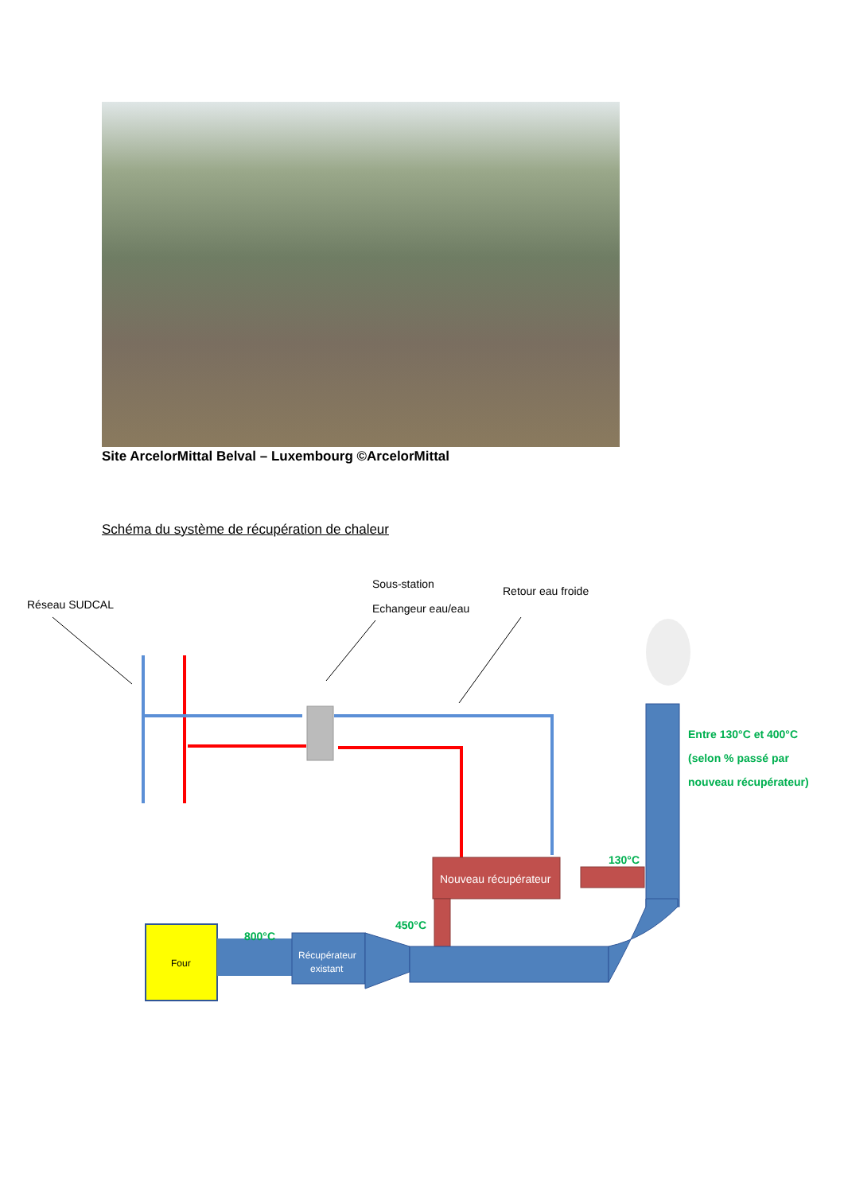Site ArcelorMittal Belval – Luxembourg ©ArcelorMittal
Schéma du système de récupération de chaleur
Réseau SUDCAL
Sous-station
Echangeur eau/eau
Retour eau froide
Nouveau récupérateur
Four
Récupérateur
existant
800°C
450°C
130°C
Entre 130°C et 400°C
(selon % passé par
nouveau récupérateur)